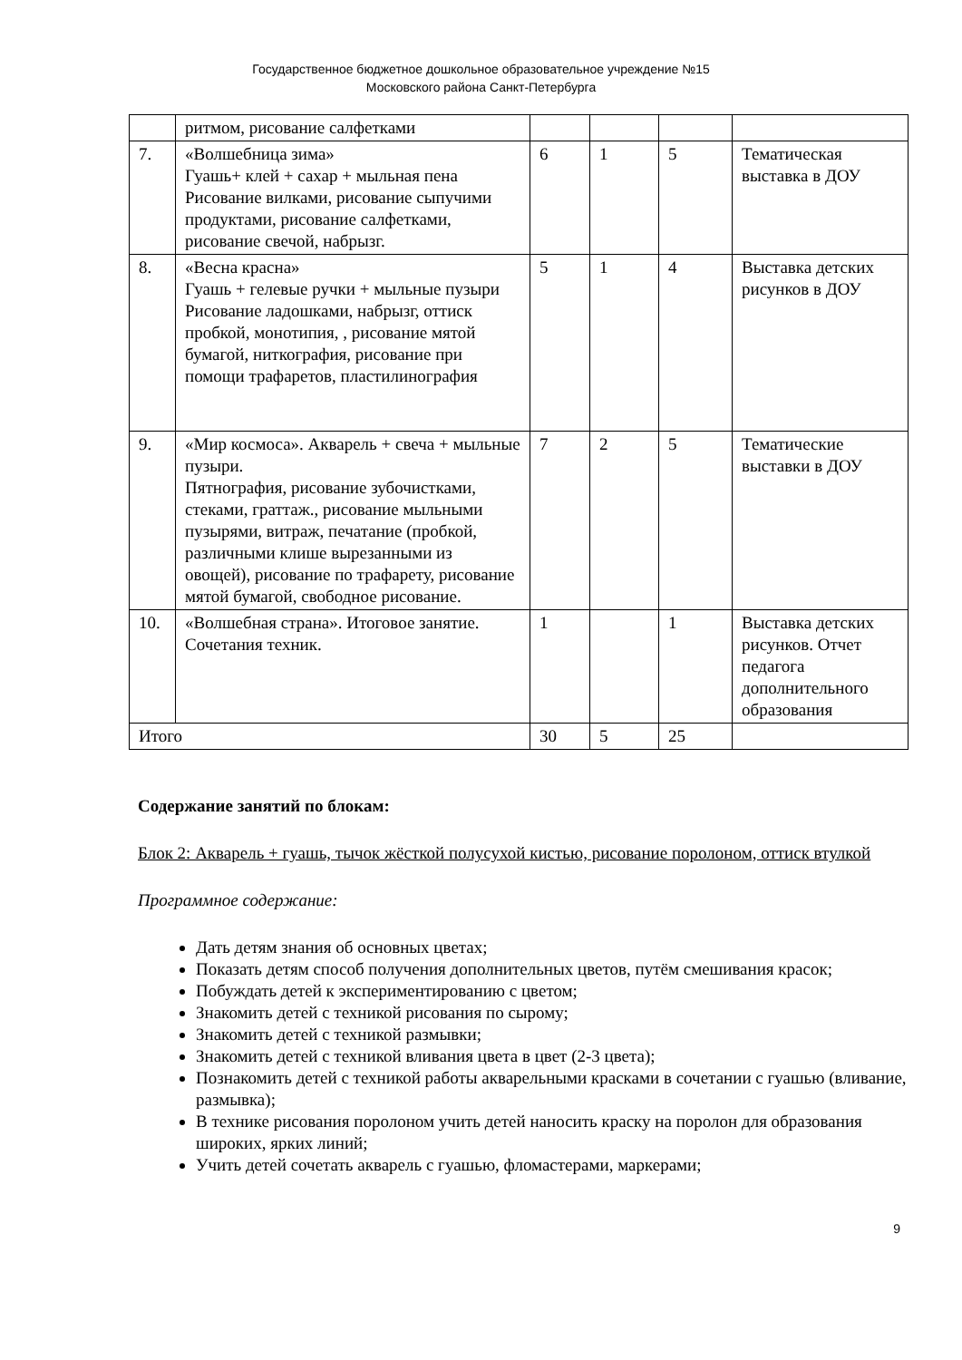Государственное бюджетное дошкольное образовательное учреждение №15
Московского района Санкт-Петербурга
| | ритмом, рисование салфетками | | | | |
| 7. | «Волшебница зима» Гуашь+ клей + сахар + мыльная пена Рисование вилками, рисование сыпучими продуктами, рисование салфетками, рисование свечой, набрызг. | 6 | 1 | 5 | Тематическая выставка в ДОУ |
| 8. | «Весна красна» Гуашь + гелевые ручки + мыльные пузыри Рисование ладошками, набрызг, оттиск пробкой, монотипия, , рисование мятой бумагой, ниткография, рисование при помощи трафаретов, пластилинография | 5 | 1 | 4 | Выставка детских рисунков в ДОУ |
| 9. | «Мир космоса». Акварель + свеча + мыльные пузыри. Пятнография, рисование зубочистками, стеками, граттаж., рисование мыльными пузырями, витраж, печатание (пробкой, различными клише вырезанными из овощей), рисование по трафарету, рисование мятой бумагой, свободное рисование. | 7 | 2 | 5 | Тематические выставки в ДОУ |
| 10. | «Волшебная страна». Итоговое занятие. Сочетания техник. | 1 | | 1 | Выставка детских рисунков. Отчет педагога дополнительного образования |
| Итого | | 30 | 5 | 25 | |
Содержание занятий по блокам:
Блок 2: Акварель + гуашь, тычок жёсткой полусухой кистью, рисование поролоном, оттиск втулкой
Программное содержание:
Дать детям знания об основных цветах;
Показать детям способ получения дополнительных цветов, путём смешивания красок;
Побуждать детей к экспериментированию с цветом;
Знакомить детей с техникой рисования по сырому;
Знакомить детей с техникой размывки;
Знакомить детей с техникой вливания цвета в цвет (2-3 цвета);
Познакомить детей с техникой работы акварельными красками в сочетании с гуашью (вливание, размывка);
В технике рисования поролоном учить детей наносить краску на поролон для образования широких, ярких линий;
Учить детей сочетать акварель с гуашью, фломастерами, маркерами;
9